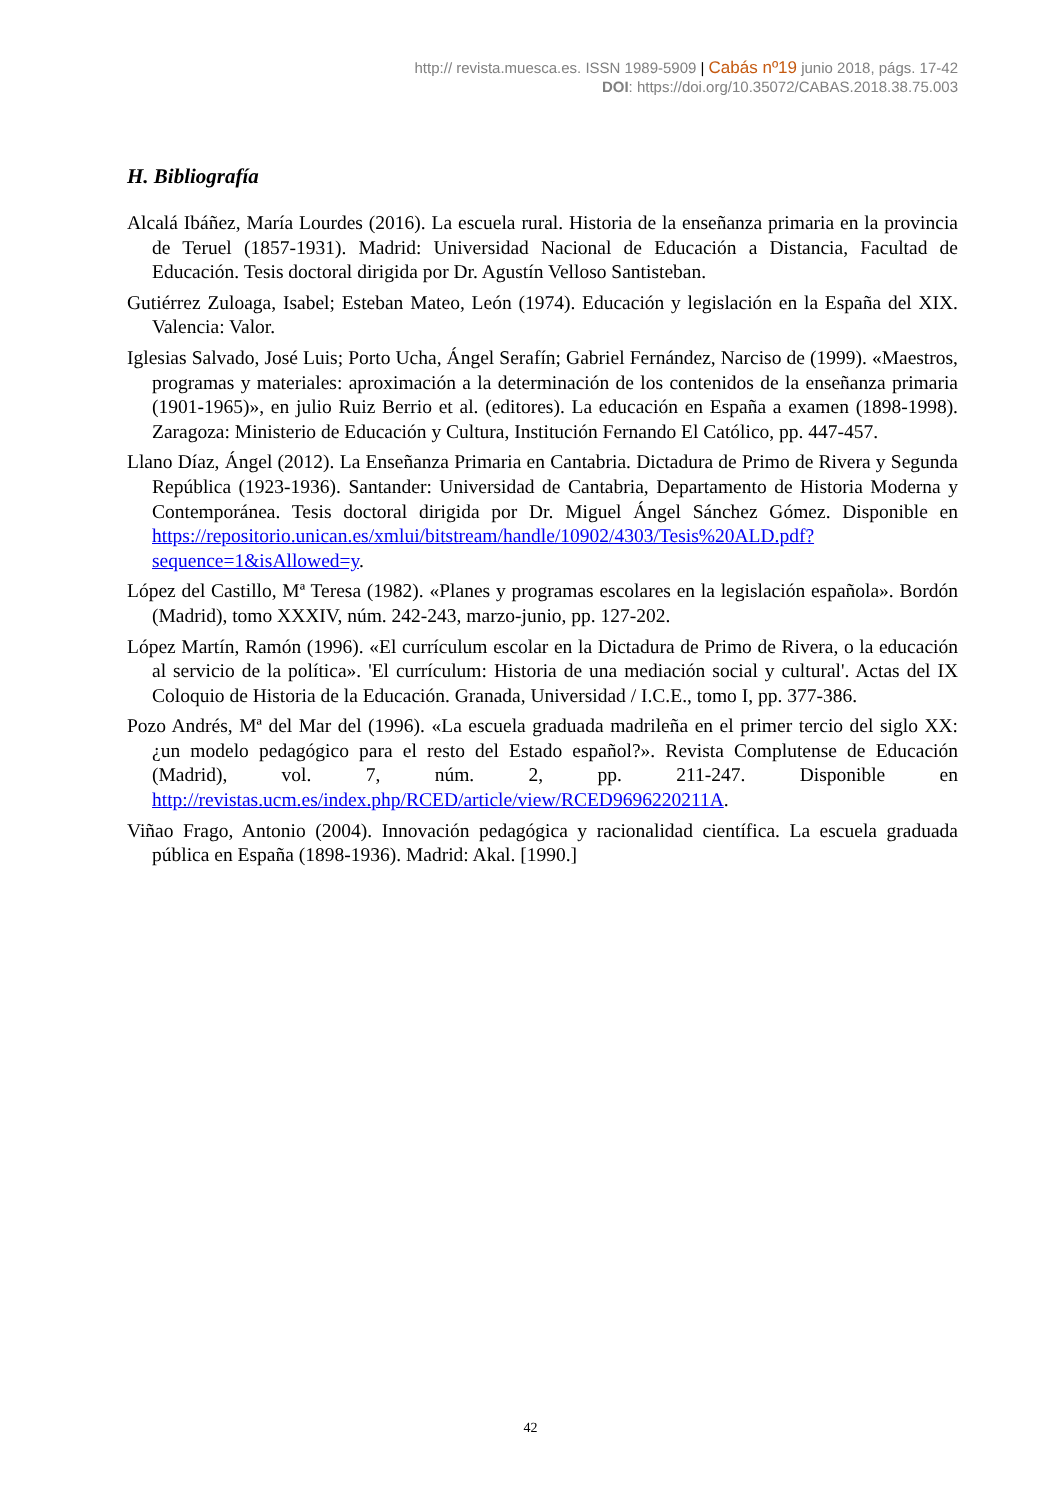http:// revista.muesca.es. ISSN 1989-5909 | Cabás nº19 junio 2018, págs. 17-42
DOI: https://doi.org/10.35072/CABAS.2018.38.75.003
H. Bibliografía
Alcalá Ibáñez, María Lourdes (2016). La escuela rural. Historia de la enseñanza primaria en la provincia de Teruel (1857-1931). Madrid: Universidad Nacional de Educación a Distancia, Facultad de Educación. Tesis doctoral dirigida por Dr. Agustín Velloso Santisteban.
Gutiérrez Zuloaga, Isabel; Esteban Mateo, León (1974). Educación y legislación en la España del XIX. Valencia: Valor.
Iglesias Salvado, José Luis; Porto Ucha, Ángel Serafín; Gabriel Fernández, Narciso de (1999). «Maestros, programas y materiales: aproximación a la determinación de los contenidos de la enseñanza primaria (1901-1965)», en julio Ruiz Berrio et al. (editores). La educación en España a examen (1898-1998). Zaragoza: Ministerio de Educación y Cultura, Institución Fernando El Católico, pp. 447-457.
Llano Díaz, Ángel (2012). La Enseñanza Primaria en Cantabria. Dictadura de Primo de Rivera y Segunda República (1923-1936). Santander: Universidad de Cantabria, Departamento de Historia Moderna y Contemporánea. Tesis doctoral dirigida por Dr. Miguel Ángel Sánchez Gómez. Disponible en https://repositorio.unican.es/xmlui/bitstream/handle/10902/4303/Tesis%20ALD.pdf?sequence=1&isAllowed=y.
López del Castillo, Mª Teresa (1982). «Planes y programas escolares en la legislación española». Bordón (Madrid), tomo XXXIV, núm. 242-243, marzo-junio, pp. 127-202.
López Martín, Ramón (1996). «El currículum escolar en la Dictadura de Primo de Rivera, o la educación al servicio de la política». 'El currículum: Historia de una mediación social y cultural'. Actas del IX Coloquio de Historia de la Educación. Granada, Universidad / I.C.E., tomo I, pp. 377-386.
Pozo Andrés, Mª del Mar del (1996). «La escuela graduada madrileña en el primer tercio del siglo XX: ¿un modelo pedagógico para el resto del Estado español?». Revista Complutense de Educación (Madrid), vol. 7, núm. 2, pp. 211-247. Disponible en http://revistas.ucm.es/index.php/RCED/article/view/RCED9696220211A.
Viñao Frago, Antonio (2004). Innovación pedagógica y racionalidad científica. La escuela graduada pública en España (1898-1936). Madrid: Akal. [1990.]
42